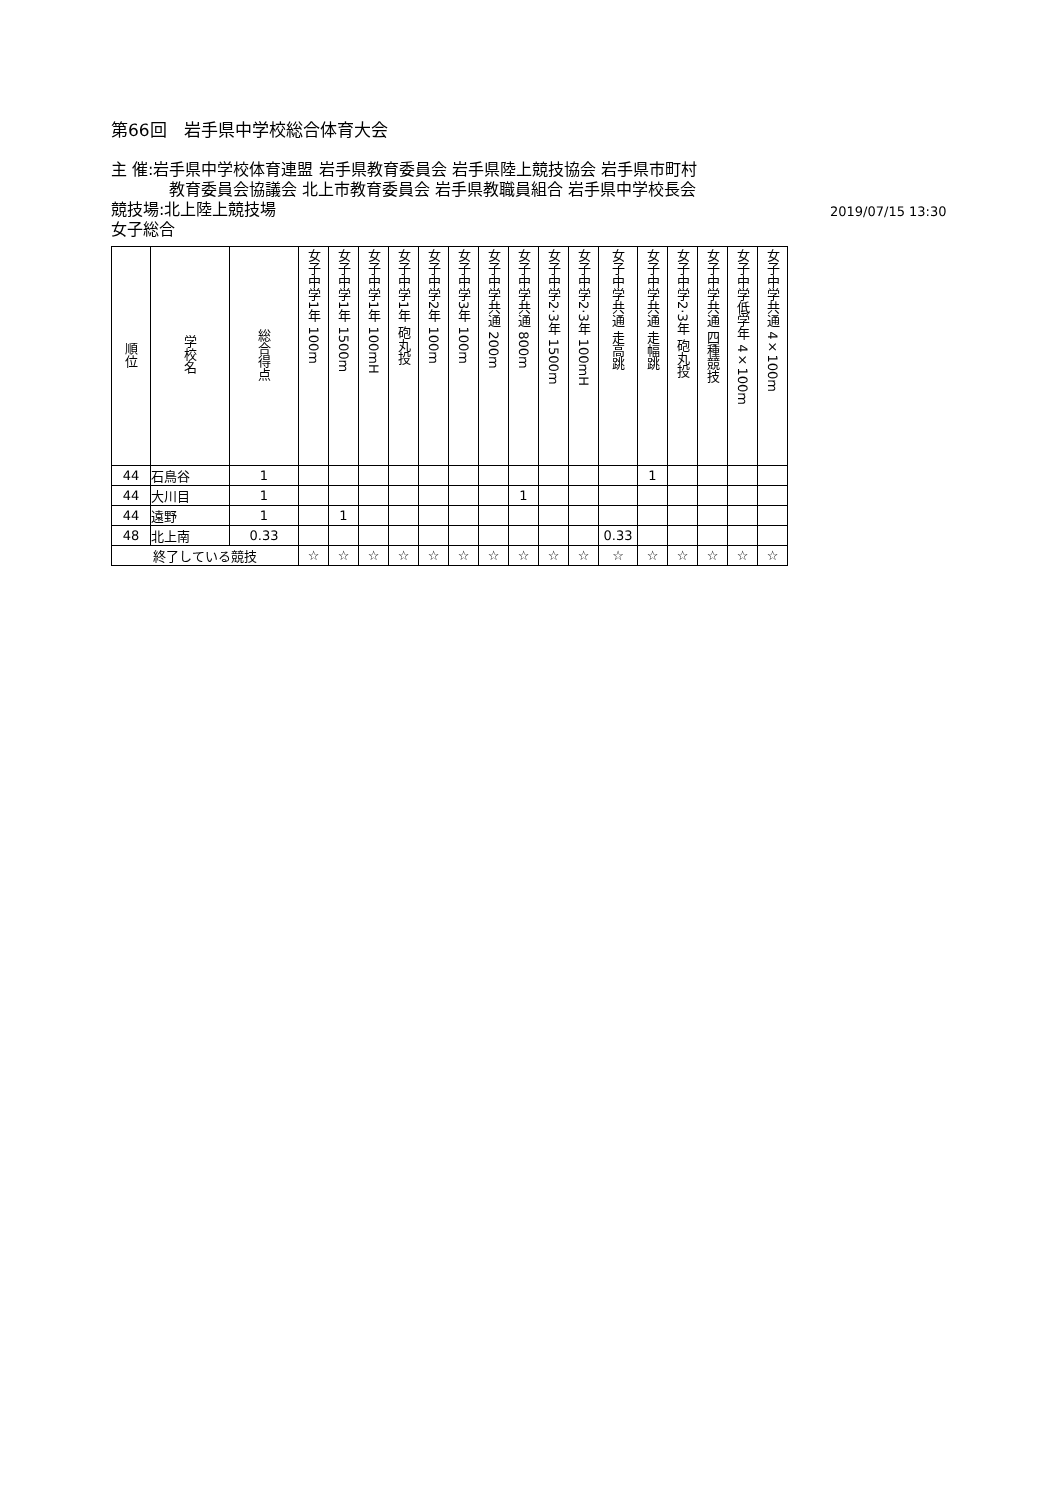第66回　岩手県中学校総合体育大会
主 催:岩手県中学校体育連盟 岩手県教育委員会 岩手県陸上競技協会 岩手県市町村
教育委員会協議会 北上市教育委員会 岩手県教職員組合 岩手県中学校長会
競技場:北上陸上競技場
女子総合
2019/07/15 13:30
| 順位 | 学校名 | 総合得点 | 女子中学1年 100m | 女子中学1年 1500m | 女子中学1年 100mH | 女子中学1年 砲丸投 | 女子中学2年 100m | 女子中学3年 100m | 女子中学共通 200m | 女子中学共通 800m | 女子中学2·3年 1500m | 女子中学2·3年 100mH | 女子中学共通 走高跳 | 女子中学共通 走幅跳 | 女子中学2·3年 砲丸投 | 女子中学共通 四種競技 | 女子中学低学年 4×100m | 女子中学共通 4×100m |
| --- | --- | --- | --- | --- | --- | --- | --- | --- | --- | --- | --- | --- | --- | --- | --- | --- | --- | --- |
| 44 | 石鳥谷 | 1 | | | | | | | | | | | | 1 | | | | |
| 44 | 大川目 | 1 | | | | | | | | 1 | | | | | | | | |
| 44 | 遠野 | 1 | | 1 | | | | | | | | | | | | | | |
| 48 | 北上南 | 0.33 | | | | | | | | | | | 0.33 | | | | | |
| 終了している競技 | | | ☆ | ☆ | ☆ | ☆ | ☆ | ☆ | ☆ | ☆ | ☆ | ☆ | ☆ | ☆ | ☆ | ☆ | ☆ | ☆ |